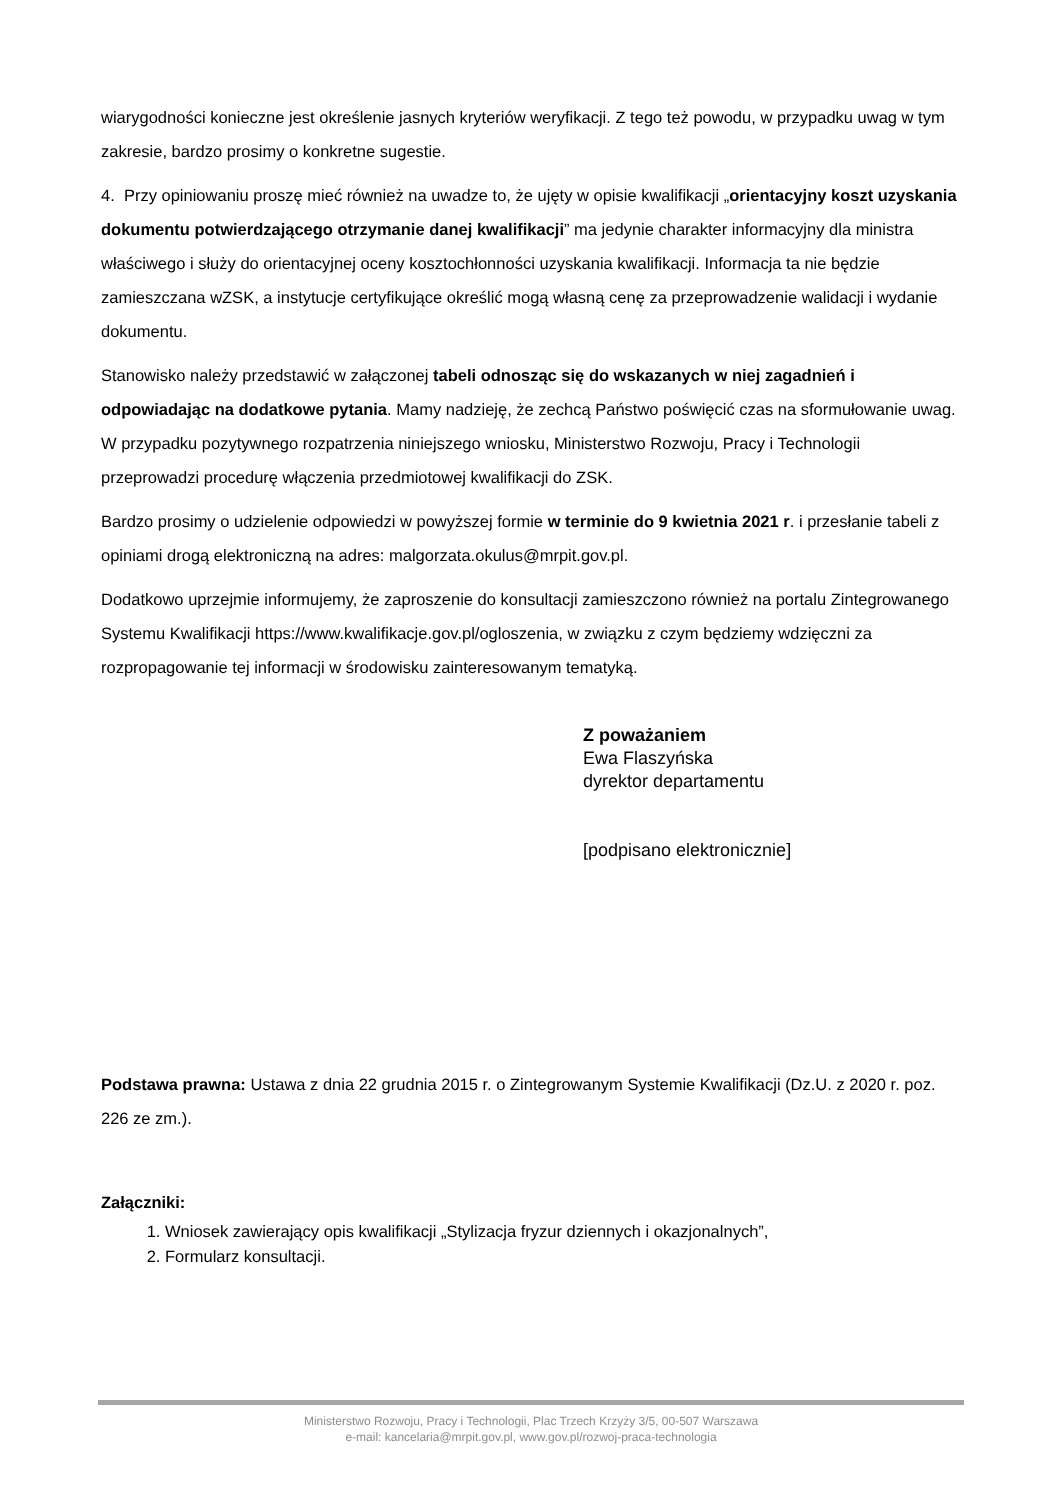wiarygodności konieczne jest określenie jasnych kryteriów weryfikacji. Z tego też powodu, w przypadku uwag w tym zakresie, bardzo prosimy o konkretne sugestie.
4. Przy opiniowaniu proszę mieć również na uwadze to, że ujęty w opisie kwalifikacji „orientacyjny koszt uzyskania dokumentu potwierdzającego otrzymanie danej kwalifikacji” ma jedynie charakter informacyjny dla ministra właściwego i służy do orientacyjnej oceny kosztochłonności uzyskania kwalifikacji. Informacja ta nie będzie zamieszczana wZSK, a instytucje certyfikujące określić mogą własną cenę za przeprowadzenie walidacji i wydanie dokumentu.
Stanowisko należy przedstawić w załączonej tabeli odnosząc się do wskazanych w niej zagadnień i odpowiadając na dodatkowe pytania. Mamy nadzieję, że zechcą Państwo poświęcić czas na sformułowanie uwag. W przypadku pozytywnego rozpatrzenia niniejszego wniosku, Ministerstwo Rozwoju, Pracy i Technologii przeprowadzi procedurę włączenia przedmiotowej kwalifikacji do ZSK.
Bardzo prosimy o udzielenie odpowiedzi w powyższej formie w terminie do 9 kwietnia 2021 r. i przesłanie tabeli z opiniami drogą elektroniczną na adres: malgorzata.okulus@mrpit.gov.pl.
Dodatkowo uprzejmie informujemy, że zaproszenie do konsultacji zamieszczono również na portalu Zintegrowanego Systemu Kwalifikacji https://www.kwalifikacje.gov.pl/ogloszenia, w związku z czym będziemy wdzięczni za rozpropagowanie tej informacji w środowisku zainteresowanym tematyką.
Z poważaniem
Ewa Flaszyńska
dyrektor departamentu
[podpisano elektronicznie]
Podstawa prawna: Ustawa z dnia 22 grudnia 2015 r. o Zintegrowanym Systemie Kwalifikacji (Dz.U. z 2020 r. poz. 226 ze zm.).
Załączniki:
1. Wniosek zawierający opis kwalifikacji „Stylizacja fryzur dziennych i okazjonalnych”,
2. Formularz konsultacji.
Ministerstwo Rozwoju, Pracy i Technologii, Plac Trzech Krzyży 3/5, 00-507 Warszawa
e-mail: kancelaria@mrpit.gov.pl, www.gov.pl/rozwoj-praca-technologia